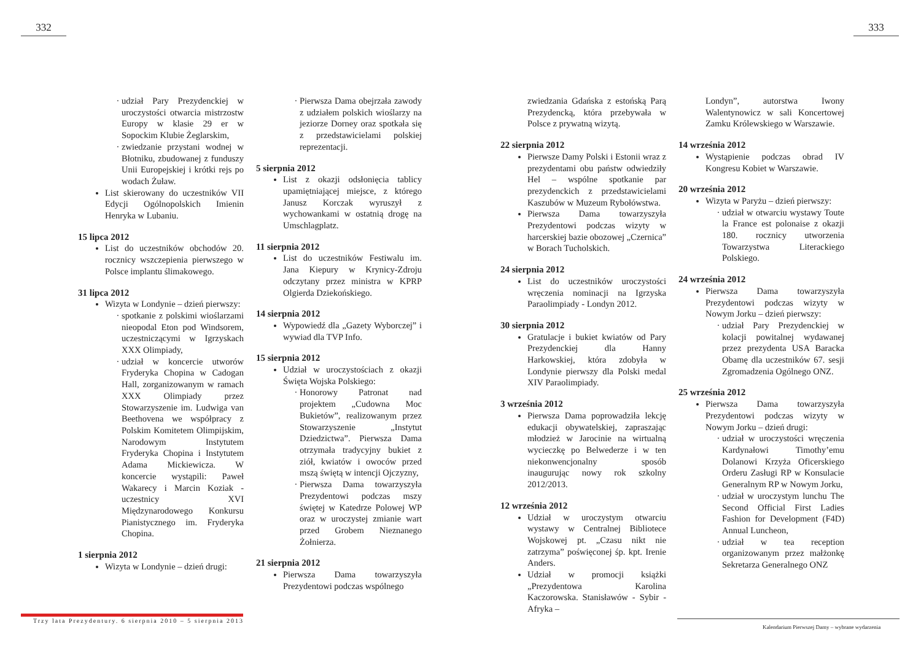332
udział Pary Prezydenckiej w uroczystości otwarcia mistrzostw Europy w klasie 29 er w Sopockim Klubie Żeglarskim,
zwiedzanie przystani wodnej w Błotniku, zbudowanej z funduszy Unii Europejskiej i krótki rejs po wodach Żuław.
List skierowany do uczestników VII Edycji Ogólnopolskich Imienin Henryka w Lubaniu.
15 lipca 2012
List do uczestników obchodów 20. rocznicy wszczepienia pierwszego w Polsce implantu ślimakowego.
31 lipca 2012
Wizyta w Londynie – dzień pierwszy:
spotkanie z polskimi wioślarzami nieopodal Eton pod Windsorem, uczestniczącymi w Igrzyskach XXX Olimpiady,
udział w koncercie utworów Fryderyka Chopina w Cadogan Hall, zorganizowanym w ramach XXX Olimpiady przez Stowarzyszenie im. Ludwiga van Beethovena we współpracy z Polskim Komitetem Olimpijskim, Narodowym Instytutem Fryderyka Chopina i Instytutem Adama Mickiewicza. W koncercie wystąpili: Paweł Wakarecy i Marcin Koziak - uczestnicy XVI Międzynarodowego Konkursu Pianistycznego im. Fryderyka Chopina.
1 sierpnia 2012
Wizyta w Londynie – dzień drugi:
Pierwsza Dama obejrzała zawody z udziałem polskich wioślarzy na jeziorze Dorney oraz spotkała się z przedstawicielami polskiej reprezentacji.
5 sierpnia 2012
List z okazji odsłonięcia tablicy upamiętniającej miejsce, z którego Janusz Korczak wyruszył z wychowankami w ostatnią drogę na Umschlagplatz.
11 sierpnia 2012
List do uczestników Festiwalu im. Jana Kiepury w Krynicy-Zdroju odczytany przez ministra w KPRP Olgierda Dziekońskiego.
14 sierpnia 2012
Wypowiedź dla „Gazety Wyborczej” i wywiad dla TVP Info.
15 sierpnia 2012
Udział w uroczystościach z okazji Święta Wojska Polskiego:
Honorowy Patronat nad projektem „Cudowna Moc Bukietów”, realizowanym przez Stowarzyszenie „Instytut Dziedzictwa”. Pierwsza Dama otrzymała tradycyjny bukiet z ziół, kwiatów i owoców przed mszą świętą w intencji Ojczyzny,
Pierwsza Dama towarzyszyła Prezydentowi podczas mszy świętej w Katedrze Polowej WP oraz w uroczystej zmianie wart przed Grobem Nieznanego Żołnierza.
21 sierpnia 2012
Pierwsza Dama towarzyszyła Prezydentowi podczas wspólnego
Trzy lata Prezydentury. 6 sierpnia 2010 – 5 sierpnia 2013
333
zwiedzania Gdańska z estońską Parą Prezydencką, która przebywała w Polsce z prywatną wizytą.
22 sierpnia 2012
Pierwsze Damy Polski i Estonii wraz z prezydentami obu państw odwiedziły Hel – wspólne spotkanie par prezydenckich z przedstawicielami Kaszubów w Muzeum Rybołówstwa.
Pierwsza Dama towarzyszyła Prezydentowi podczas wizyty w harcerskiej bazie obozowej „Czernica” w Borach Tucholskich.
24 sierpnia 2012
List do uczestników uroczystości wręczenia nominacji na Igrzyska Paraolimpiady - Londyn 2012.
30 sierpnia 2012
Gratulacje i bukiet kwiatów od Pary Prezydenckiej dla Hanny Harkowskiej, która zdobyła w Londynie pierwszy dla Polski medal XIV Paraolimpiady.
3 września 2012
Pierwsza Dama poprowadziła lekcję edukacji obywatelskiej, zapraszając młodzież w Jarocinie na wirtualną wycieczkę po Belwederze i w ten niekonwencjonalny sposób inaugurując nowy rok szkolny 2012/2013.
12 września 2012
Udział w uroczystym otwarciu wystawy w Centralnej Bibliotece Wojskowej pt. „Czasu nikt nie zatrzyma” poświęconej śp. kpt. Irenie Anders.
Udział w promocji książki „Prezydentowa Karolina Kaczorowska. Stanisławów - Sybir - Afryka –
Londyn”, autorstwa Iwony Walentynowicz w sali Koncertowej Zamku Królewskiego w Warszawie.
14 września 2012
Wystąpienie podczas obrad IV Kongresu Kobiet w Warszawie.
20 września 2012
Wizyta w Paryżu – dzień pierwszy:
udział w otwarciu wystawy Toute la France est polonaise z okazji 180. rocznicy utworzenia Towarzystwa Literackiego Polskiego.
24 września 2012
Pierwsza Dama towarzyszyła Prezydentowi podczas wizyty w Nowym Jorku – dzień pierwszy:
udział Pary Prezydenckiej w kolacji powitalnej wydawanej przez prezydenta USA Baracka Obamę dla uczestników 67. sesji Zgromadzenia Ogólnego ONZ.
25 września 2012
Pierwsza Dama towarzyszyła Prezydentowi podczas wizyty w Nowym Jorku – dzień drugi:
udział w uroczystości wręczenia Kardynałowi Timothy’emu Dolanowi Krzyża Oficerskiego Orderu Zasługi RP w Konsulacie Generalnym RP w Nowym Jorku,
udział w uroczystym lunchu The Second Official First Ladies Fashion for Development (F4D) Annual Luncheon,
udział w tea reception organizowanym przez małżonkę Sekretarza Generalnego ONZ
Kalendarium Pierwszej Damy – wybrane wydarzenia